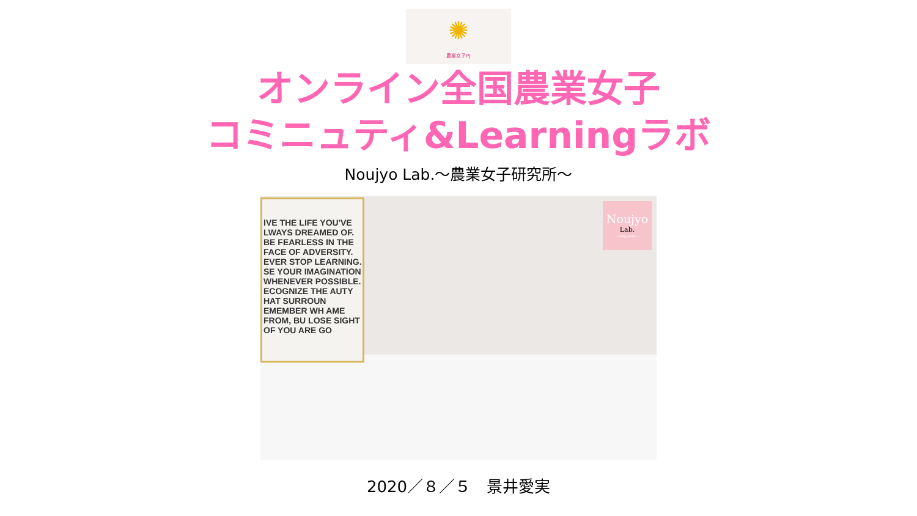✺
農業女子PJ
オンライン全国農業女子
コミニュティ&Learningラボ
Noujyo Lab.～農業女子研究所～
IVE THE LIFE YOU'VE LWAYS DREAMED OF. BE FEARLESS IN THE FACE OF ADVERSITY. EVER STOP LEARNING. SE YOUR IMAGINATION WHENEVER POSSIBLE. ECOGNIZE THE AUTY HAT SURROUN EMEMBER WH AME FROM, BU LOSE SIGHT OF YOU ARE GO
Noujyo
Lab.
~ring＊link~
2020／８／５　景井愛実